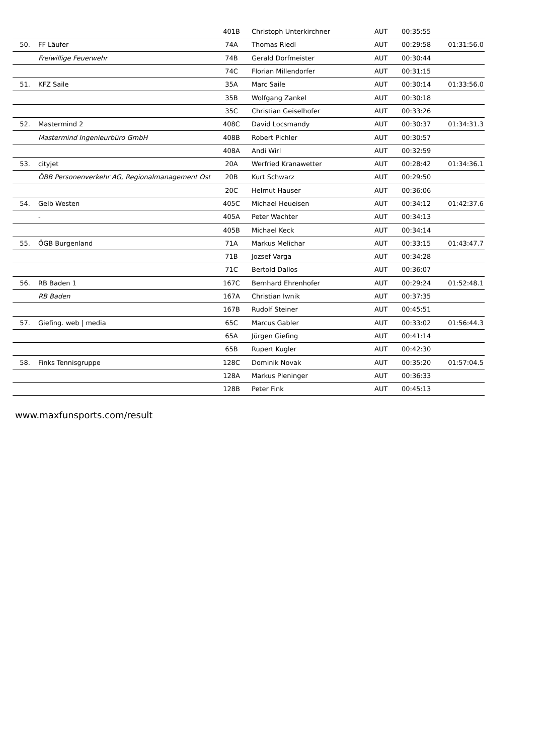| | | 401B | Christoph Unterkirchner | AUT | 00:35:55 | |
| 50. | FF Läufer | 74A | Thomas Riedl | AUT | 00:29:58 | 01:31:56.0 |
| | Freiwillige Feuerwehr | 74B | Gerald Dorfmeister | AUT | 00:30:44 | |
| | | 74C | Florian Millendorfer | AUT | 00:31:15 | |
| 51. | KFZ Saile | 35A | Marc Saile | AUT | 00:30:14 | 01:33:56.0 |
| | | 35B | Wolfgang Zankel | AUT | 00:30:18 | |
| | | 35C | Christian Geiselhofer | AUT | 00:33:26 | |
| 52. | Mastermind 2 | 408C | David Locsmandy | AUT | 00:30:37 | 01:34:31.3 |
| | Mastermind Ingenieurbüro GmbH | 408B | Robert Pichler | AUT | 00:30:57 | |
| | | 408A | Andi Wirl | AUT | 00:32:59 | |
| 53. | cityjet | 20A | Werfried Kranawetter | AUT | 00:28:42 | 01:34:36.1 |
| | ÖBB Personenverkehr AG, Regionalmanagement Ost | 20B | Kurt Schwarz | AUT | 00:29:50 | |
| | | 20C | Helmut Hauser | AUT | 00:36:06 | |
| 54. | Gelb Westen | 405C | Michael Heueisen | AUT | 00:34:12 | 01:42:37.6 |
| | - | 405A | Peter Wachter | AUT | 00:34:13 | |
| | | 405B | Michael Keck | AUT | 00:34:14 | |
| 55. | ÖGB Burgenland | 71A | Markus Melichar | AUT | 00:33:15 | 01:43:47.7 |
| | | 71B | Jozsef Varga | AUT | 00:34:28 | |
| | | 71C | Bertold Dallos | AUT | 00:36:07 | |
| 56. | RB Baden 1 | 167C | Bernhard Ehrenhofer | AUT | 00:29:24 | 01:52:48.1 |
| | RB Baden | 167A | Christian Iwnik | AUT | 00:37:35 | |
| | | 167B | Rudolf Steiner | AUT | 00:45:51 | |
| 57. | Giefing. web / media | 65C | Marcus Gabler | AUT | 00:33:02 | 01:56:44.3 |
| | | 65A | Jürgen Giefing | AUT | 00:41:14 | |
| | | 65B | Rupert Kugler | AUT | 00:42:30 | |
| 58. | Finks Tennisgruppe | 128C | Dominik Novak | AUT | 00:35:20 | 01:57:04.5 |
| | | 128A | Markus Pleninger | AUT | 00:36:33 | |
| | | 128B | Peter Fink | AUT | 00:45:13 | |
www.maxfunsports.com/result